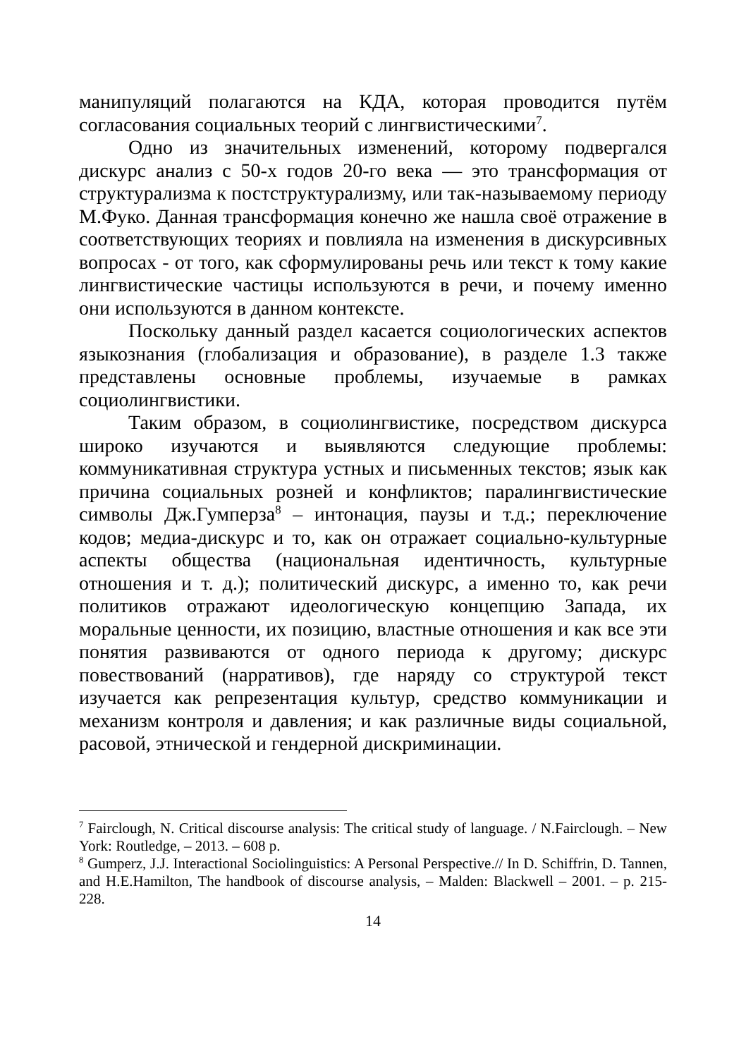манипуляций полагаются на КДА, которая проводится путём согласования социальных теорий с лингвистическими<sup>7</sup>.
Одно из значительных изменений, которому подвергался дискурс анализ с 50-х годов 20-го века — это трансформация от структурализма к постструктурализму, или так-называемому периоду М.Фуко. Данная трансформация конечно же нашла своё отражение в соответствующих теориях и повлияла на изменения в дискурсивных вопросах - от того, как сформулированы речь или текст к тому какие лингвистические частицы используются в речи, и почему именно они используются в данном контексте.
Поскольку данный раздел касается социологических аспектов языкознания (глобализация и образование), в разделе 1.3 также представлены основные проблемы, изучаемые в рамках социолингвистики.
Таким образом, в социолингвистике, посредством дискурса широко изучаются и выявляются следующие проблемы: коммуникативная структура устных и письменных текстов; язык как причина социальных розней и конфликтов; паралингвистические символы Дж.Гумперза<sup>8</sup> – интонация, паузы и т.д.; переключение кодов; медиа-дискурс и то, как он отражает социально-культурные аспекты общества (национальная идентичность, культурные отношения и т. д.); политический дискурс, а именно то, как речи политиков отражают идеологическую концепцию Запада, их моральные ценности, их позицию, властные отношения и как все эти понятия развиваются от одного периода к другому; дискурс повествований (нарративов), где наряду со структурой текст изучается как репрезентация культур, средство коммуникации и механизм контроля и давления; и как различные виды социальной, расовой, этнической и гендерной дискриминации.
<sup>7</sup> Fairclough, N. Critical discourse analysis: The critical study of language. / N.Fairclough. – New York: Routledge, – 2013. – 608 p.
<sup>8</sup> Gumperz, J.J. Interactional Sociolinguistics: A Personal Perspective.// In D. Schiffrin, D. Tannen, and H.E.Hamilton, The handbook of discourse analysis, – Malden: Blackwell – 2001. – p. 215-228.
14